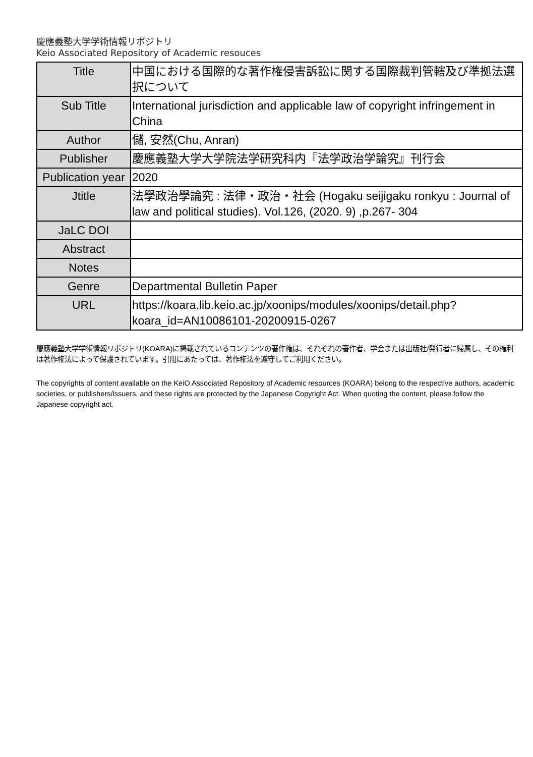慶應義塾大学学術情報リポジトリ
Keio Associated Repository of Academic resouces
| Title | 中国における国際的な著作権侵害訴訟に関する国際裁判管轄及び準拠法選択について |
| Sub Title | International jurisdiction and applicable law of copyright infringement in China |
| Author | 儲, 安然(Chu, Anran) |
| Publisher | 慶應義塾大学大学院法学研究科内『法学政治学論究』刊行会 |
| Publication year | 2020 |
| Jtitle | 法學政治學論究 : 法律・政治・社会 (Hogaku seijigaku ronkyu : Journal of law and political studies). Vol.126, (2020. 9) ,p.267- 304 |
| JaLC DOI | |
| Abstract | |
| Notes | |
| Genre | Departmental Bulletin Paper |
| URL | https://koara.lib.keio.ac.jp/xoonips/modules/xoonips/detail.php?koara_id=AN10086101-20200915-0267 |
慶應義塾大学学術情報リポジトリ(KOARA)に掲載されているコンテンツの著作権は、それぞれの著作者、学会または出版社/発行者に帰属し、その権利は著作権法によって保護されています。引用にあたっては、著作権法を遵守してご利用ください。
The copyrights of content available on the KeiO Associated Repository of Academic resources (KOARA) belong to the respective authors, academic societies, or publishers/issuers, and these rights are protected by the Japanese Copyright Act. When quoting the content, please follow the Japanese copyright act.